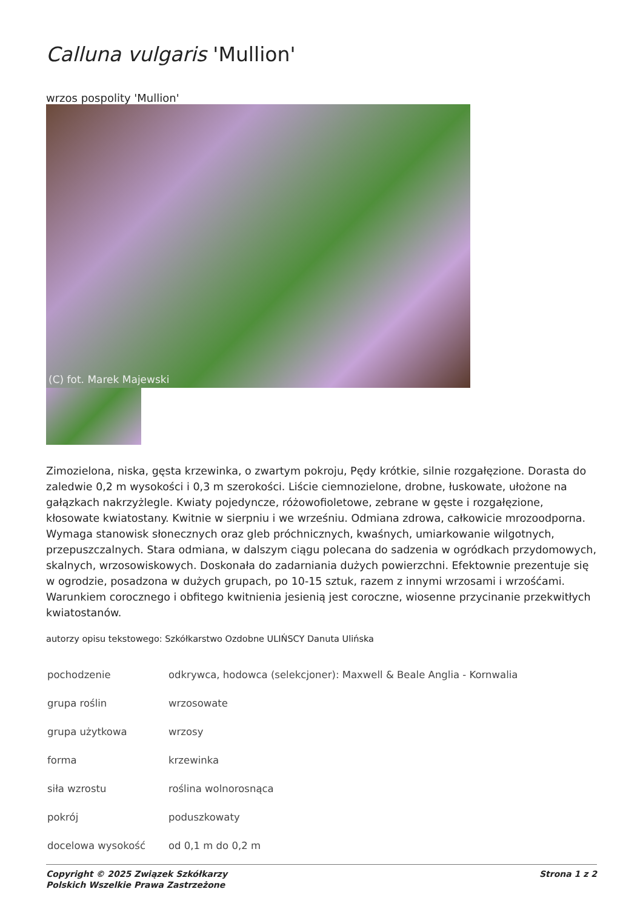Calluna vulgaris 'Mullion'
wrzos pospolity 'Mullion'
(C) fot. Marek Majewski
Zimozielona, niska, gęsta krzewinka, o zwartym pokroju, Pędy krótkie, silnie rozgałęzione. Dorasta do zaledwie 0,2 m wysokości i 0,3 m szerokości. Liście ciemnozielone, drobne, łuskowate, ułożone na gałązkach nakrzyżlegle. Kwiaty pojedyncze, różowofioletowe, zebrane w gęste i rozgałęzione, kłosowate kwiatostany. Kwitnie w sierpniu i we wrześniu. Odmiana zdrowa, całkowicie mrozoodporna. Wymaga stanowisk słonecznych oraz gleb próchnicznych, kwaśnych, umiarkowanie wilgotnych, przepuszczalnych. Stara odmiana, w dalszym ciągu polecana do sadzenia w ogródkach przydomowych, skalnych, wrzosowiskowych. Doskonała do zadarniania dużych powierzchni. Efektownie prezentuje się w ogrodzie, posadzona w dużych grupach, po 10-15 sztuk, razem z innymi wrzosami i wrzośćami. Warunkiem corocznego i obfitego kwitnienia jesienią jest coroczne, wiosenne przycinanie przekwitłych kwiatostanów.
autorzy opisu tekstowego: Szkółkarstwo Ozdobne ULIŃSCY Danuta Ulińska
| pochodzenie | odkrywca, hodowca (selekcjoner): Maxwell & Beale Anglia - Kornwalia |
| grupa roślin | wrzosowate |
| grupa użytkowa | wrzosy |
| forma | krzewinka |
| siła wzrostu | roślina wolnorosnąca |
| pokrój | poduszkowaty |
| docelowa wysokość | od 0,1 m do 0,2 m |
Copyright © 2025 Związek Szkółkarzy
Polskich Wszelkie Prawa Zastrzeżone
Strona 1 z 2